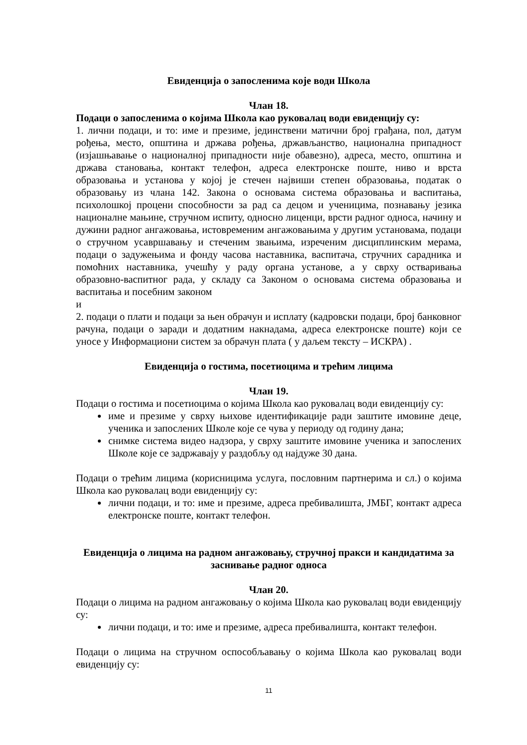Евиденција о запосленима које води Школа
Члан 18.
Подаци о запосленима о којима Школа као руковалац води евиденцију су:
1. лични подаци, и то: име и презиме, јединствени матични број грађана, пол, датум рођења, место, општина и држава рођења, држављанство, национална припадност (изјашњавање о националној припадности није обавезно), адреса, место, општина и држава становања, контакт телефон, адреса електронске поште, ниво и врста образовања и установа у којој је стечен највиши степен образовања, податак о образовању из члана 142. Закона о основама система образовања и васпитања, психолошкој процени способности за рад са децом и ученицима, познавању језика националне мањине, стручном испиту, односно лиценци, врсти радног односа, начину и дужини радног ангажовања, истовременим ангажовањима у другим установама, подаци о стручном усавршавању и стеченим звањима, изреченим дисциплинским мерама, подаци о задужењима и фонду часова наставника, васпитача, стручних сарадника и помоћних наставника, учешћу у раду органа установе, а у сврху остваривања образовно-васпитног рада, у складу са Законом о основама система образовања и васпитања и посебним законом
и
2. подаци о плати и подаци за њен обрачун и исплату (кадровски подаци, број банковног рачуна, подаци о заради и додатним накнадама, адреса електронске поште) који се уносе у Информациони систем за обрачун плата ( у даљем тексту – ИСКРА) .
Евиденција о гостима, посетиоцима и трећим лицима
Члан 19.
Подаци о гостима и посетиоцима о којима Школа као руковалац води евиденцију су:
име и презиме у сврху њихове идентификације ради заштите имовине деце, ученика и запослених Школе које се чува у периоду од годину дана;
снимке система видео надзора, у сврху заштите имовине ученика и запослених Школе које се задржавају у раздобљу од најдуже 30 дана.
Подаци о трећим лицима (корисницима услуга, пословним партнерима и сл.) о којима Школа као руковалац води евиденцију су:
лични подаци, и то: име и презиме, адреса пребивалишта, ЈМБГ, контакт адреса електронске поште, контакт телефон.
Евиденција о лицима на радном ангажовању, стручној пракси и кандидатима за заснивање радног односа
Члан 20.
Подаци о лицима на радном ангажовању о којима Школа као руковалац води евиденцију су:
лични подаци, и то: име и презиме, адреса пребивалишта, контакт телефон.
Подаци о лицима на стручном оспособљавању о којима Школа као руковалац води евиденцију су:
11